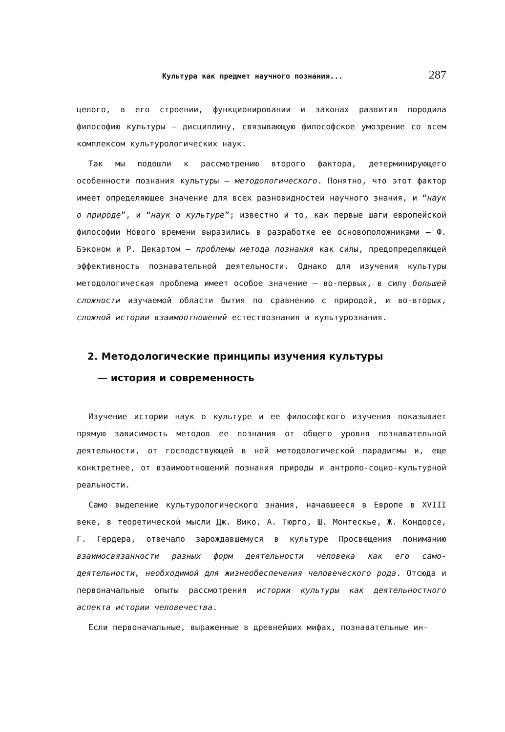Культура как предмет научного познания... 287
целого, в его строении, функционировании и законах развития породила философию культуры — дисциплину, связывающую философское умозрение со всем комплексом культурологических наук.
Так мы подошли к рассмотрению второго фактора, детерминирующего особенности познания культуры — методологического. Понятно, что этот фактор имеет определяющее значение для всех разновидностей научного знания, и “наук о природе”, и “наук о культуре”; известно и то, как первые шаги европейской философии Нового времени выразились в разработке ее основоположниками — Ф. Бэконом и Р. Декартом — проблемы метода познания как силы, предопределяющей эффективность познавательной деятельности. Однако для изучения культуры методологическая проблема имеет особое значение — во-первых, в силу большей сложности изучаемой области бытия по сравнению с природой, и во-вторых, сложной истории взаимоотношений естествознания и культурознания.
2. Методологические принципы изучения культуры
— история и современность
Изучение истории наук о культуре и ее философского изучения показывает прямую зависимость методов ее познания от общего уровня познавательной деятельности, от господствующей в ней методологической парадигмы и, еще конктретнее, от взаимоотношений познания природы и антропо-социо-культурной реальности.
Само выделение культурологического знания, начавшееся в Европе в XVIII веке, в теоретической мысли Дж. Вико, А. Тюрго, Ш. Монтескье, Ж. Кондорсе, Г. Гердера, отвечало зарождавшемуся в культуре Просвещения пониманию взаимосвязанности разных форм деятельности человека как его само-деятельности, необходимой для жизнеобеспечения человеческого рода. Отсюда и первоначальные опыты рассмотрения истории культуры как деятельностного аспекта истории человечества.
Если первоначальные, выраженные в древнейших мифах, познавательные ин-